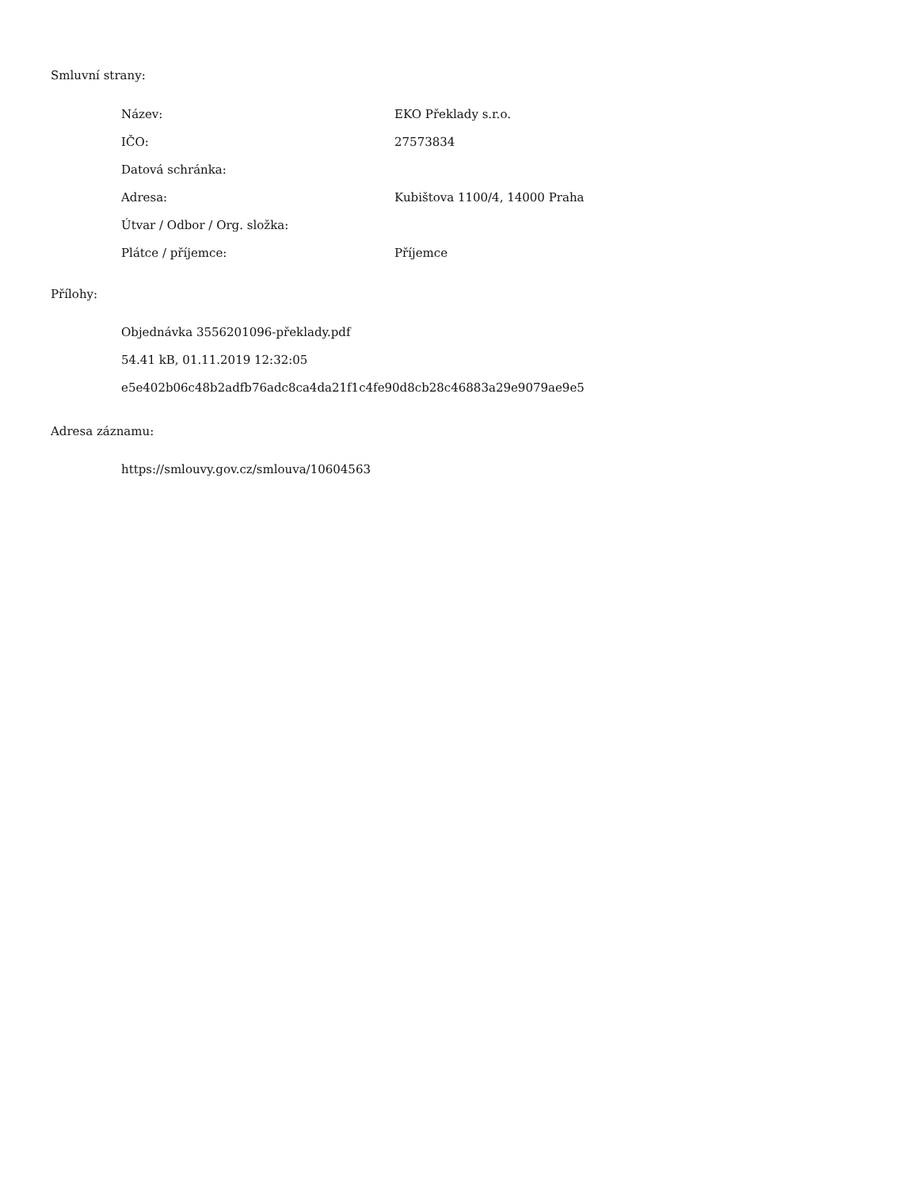Smluvní strany:
| Název: | EKO Překlady s.r.o. |
| IČO: | 27573834 |
| Datová schránka: | |
| Adresa: | Kubištova 1100/4, 14000 Praha |
| Útvar / Odbor / Org. složka: | |
| Plátce / příjemce: | Příjemce |
Přílohy:
Objednávka 3556201096-překlady.pdf
54.41 kB, 01.11.2019 12:32:05
e5e402b06c48b2adfb76adc8ca4da21f1c4fe90d8cb28c46883a29e9079ae9e5
Adresa záznamu:
https://smlouvy.gov.cz/smlouva/10604563